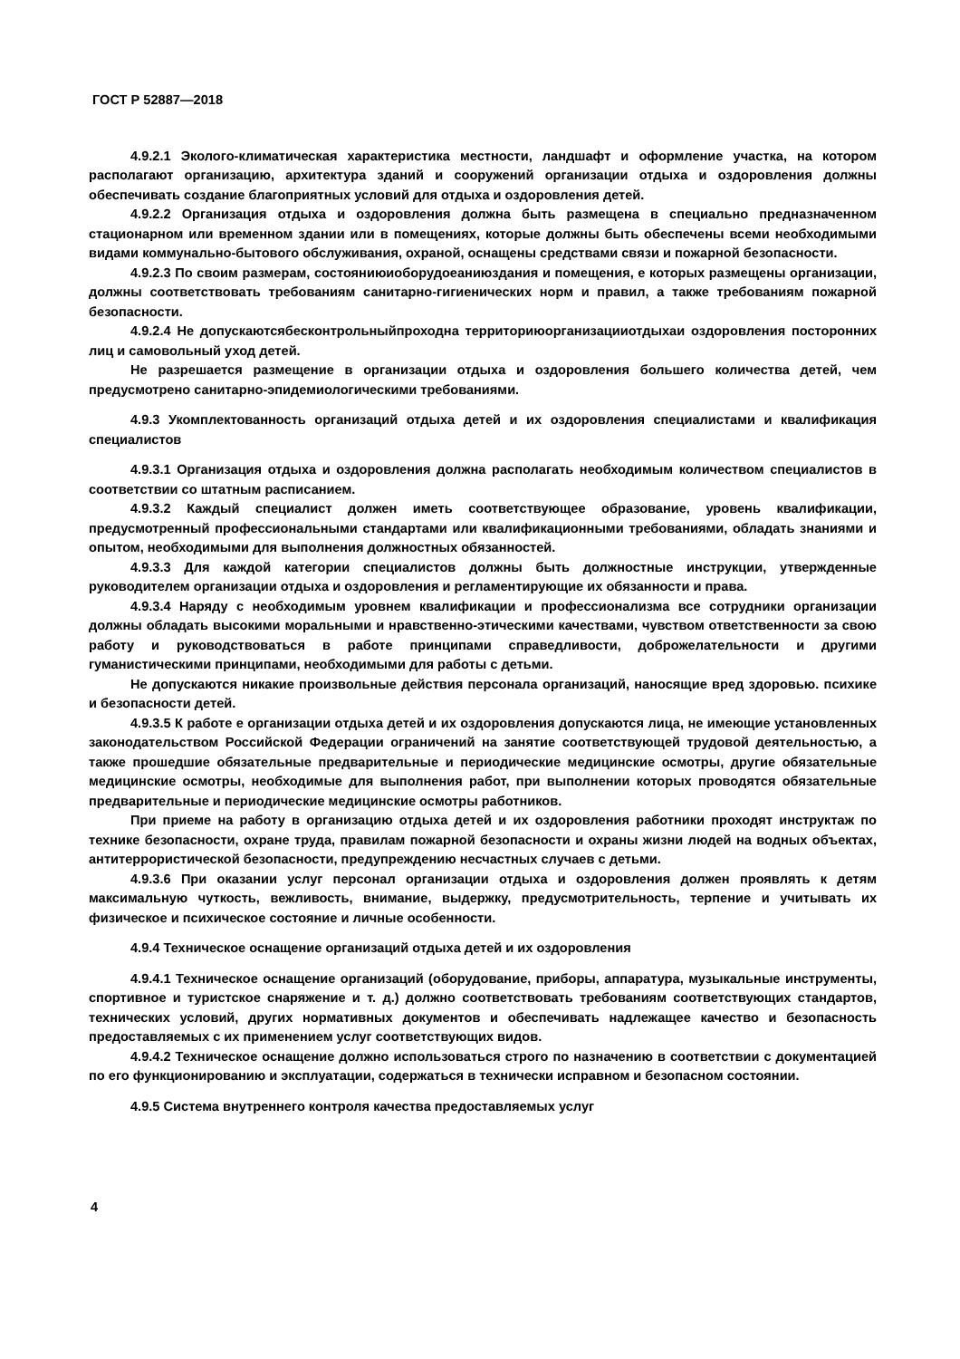ГОСТ Р 52887—2018
4.9.2.1 Эколого-климатическая характеристика местности, ландшафт и оформление участка, на котором располагают организацию, архитектура зданий и сооружений организации отдыха и оздоровления должны обеспечивать создание благоприятных условий для отдыха и оздоровления детей.
4.9.2.2 Организация отдыха и оздоровления должна быть размещена в специально предназначенном стационарном или временном здании или в помещениях, которые должны быть обеспечены всеми необходимыми видами коммунально-бытового обслуживания, охраной, оснащены средствами связи и пожарной безопасности.
4.9.2.3 По своим размерам, состояниюиоборудоеаниюздания и помещения, е которых размещены организации, должны соответствовать требованиям санитарно-гигиенических норм и правил, а также требованиям пожарной безопасности.
4.9.2.4 Не допускаютсябесконтрольныйпроходна территориюорганизацииотдыхаи оздоровления посторонних лиц и самовольный уход детей.
Не разрешается размещение в организации отдыха и оздоровления большего количества детей, чем предусмотрено санитарно-эпидемиологическими требованиями.
4.9.3 Укомплектованность организаций отдыха детей и их оздоровления специалистами и квалификация специалистов
4.9.3.1 Организация отдыха и оздоровления должна располагать необходимым количеством специалистов в соответствии со штатным расписанием.
4.9.3.2 Каждый специалист должен иметь соответствующее образование, уровень квалификации, предусмотренный профессиональными стандартами или квалификационными требованиями, обладать знаниями и опытом, необходимыми для выполнения должностных обязанностей.
4.9.3.3 Для каждой категории специалистов должны быть должностные инструкции, утвержденные руководителем организации отдыха и оздоровления и регламентирующие их обязанности и права.
4.9.3.4 Наряду с необходимым уровнем квалификации и профессионализма все сотрудники организации должны обладать высокими моральными и нравственно-этическими качествами, чувством ответственности за свою работу и руководствоваться в работе принципами справедливости, доброжелательности и другими гуманистическими принципами, необходимыми для работы с детьми.
Не допускаются никакие произвольные действия персонала организаций, наносящие вред здоровью. психике и безопасности детей.
4.9.3.5 К работе е организации отдыха детей и их оздоровления допускаются лица, не имеющие установленных законодательством Российской Федерации ограничений на занятие соответствующей трудовой деятельностью, а также прошедшие обязательные предварительные и периодические медицинские осмотры, другие обязательные медицинские осмотры, необходимые для выполнения работ, при выполнении которых проводятся обязательные предварительные и периодические медицинские осмотры работников.
При приеме на работу в организацию отдыха детей и их оздоровления работники проходят инструктаж по технике безопасности, охране труда, правилам пожарной безопасности и охраны жизни людей на водных объектах, антитеррористической безопасности, предупреждению несчастных случаев с детьми.
4.9.3.6 При оказании услуг персонал организации отдыха и оздоровления должен проявлять к детям максимальную чуткость, вежливость, внимание, выдержку, предусмотрительность, терпение и учитывать их физическое и психическое состояние и личные особенности.
4.9.4 Техническое оснащение организаций отдыха детей и их оздоровления
4.9.4.1 Техническое оснащение организаций (оборудование, приборы, аппаратура, музыкальные инструменты, спортивное и туристское снаряжение и т. д.) должно соответствовать требованиям соответствующих стандартов, технических условий, других нормативных документов и обеспечивать надлежащее качество и безопасность предоставляемых с их применением услуг соответствующих видов.
4.9.4.2 Техническое оснащение должно использоваться строго по назначению в соответствии с документацией по его функционированию и эксплуатации, содержаться в технически исправном и безопасном состоянии.
4.9.5 Система внутреннего контроля качества предоставляемых услуг
4